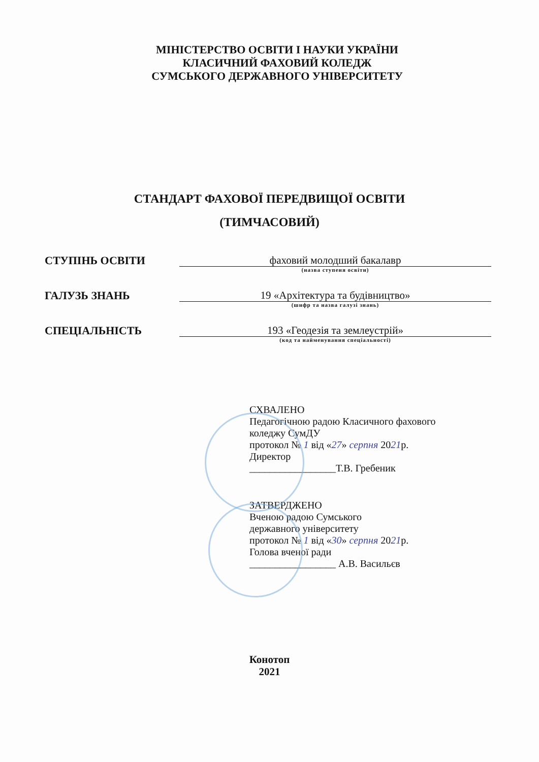МІНІСТЕРСТВО ОСВІТИ І НАУКИ УКРАЇНИ
КЛАСИЧНИЙ ФАХОВИЙ КОЛЕДЖ
СУМСЬКОГО ДЕРЖАВНОГО УНІВЕРСИТЕТУ
СТАНДАРТ ФАХОВОЇ ПЕРЕДВИЩОЇ ОСВІТИ
(ТИМЧАСОВИЙ)
СТУПІНЬ ОСВІТИ
фаховий молодший бакалавр
(назва ступеня освіти)
ГАЛУЗЬ ЗНАНЬ
19 «Архітектура та будівництво»
(шифр та назва галузі знань)
СПЕЦІАЛЬНІСТЬ
193 «Геодезія та землеустрій»
(код та найменування спеціальності)
СХВАЛЕНО
Педагогічною радою Класичного фахового
коледжу СумДУ
протокол № 1 від «27» серпня 2021р.
Директор
_________________Т.В. Гребеник
ЗАТВЕРДЖЕНО
Вченою радою Сумського
державного університету
протокол № 1 від «30» серпня 2021р.
Голова вченої ради
_________________ А.В. Васильєв
Конотоп
2021